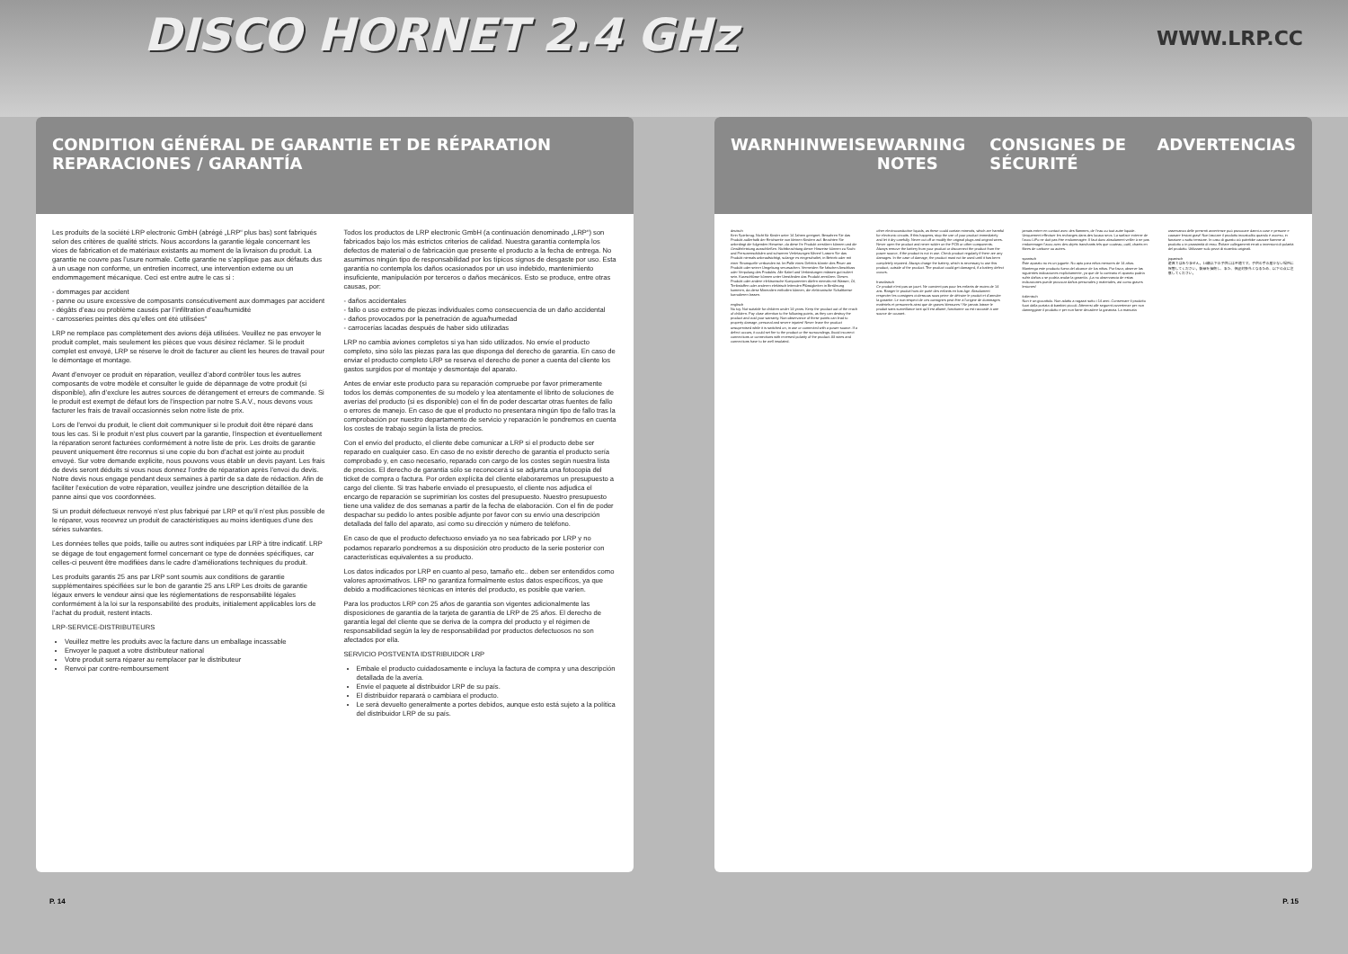DISCO HORNET 2.4 GHz
WWW.LRP.CC
CONDITION GÉNÉRAL DE GARANTIE ET DE RÉPARATION
REPARACIONES / GARANTÍA
Les produits de la société LRP electronic GmbH (abrégé „LRP“ plus bas) sont fabriqués selon des critères de qualité stricts. Nous accordons la garantie légale concernant les vices de fabrication et de matériaux existants au moment de la livraison du produit. La garantie ne couvre pas l’usure normale. Cette garantie ne s’applique pas aux défauts dus à un usage non conforme, un entretien incorrect, une intervention externe ou un endommagement mécanique. Ceci est entre autre le cas si :
- dommages par accident
- panne ou usure excessive de composants consécutivement aux dommages par accident
- dégâts d’eau ou problème causés par l’infiltration d’eau/humidité
- carrosseries peintes dès qu’elles ont été utilisées“
LRP ne remplace pas complètement des avions déjà utilisées. Veuillez ne pas envoyer le produit complet, mais seulement les pièces que vous désirez réclamer. Si le produit complet est envoyé, LRP se réserve le droit de facturer au client les heures de travail pour le démontage et montage.
Avant d’envoyer ce produit en réparation, veuillez d’abord contrôler tous les autres composants de votre modèle et consulter le guide de dépannage de votre produit (si disponible), afin d’exclure les autres sources de dérangement et erreurs de commande. Si le produit est exempt de défaut lors de l’inspection par notre S.A.V., nous devons vous facturer les frais de travail occasionnés selon notre liste de prix.
Lors de l’envoi du produit, le client doit communiquer si le produit doit être réparé dans tous les cas. Si le produit n’est plus couvert par la garantie, l’inspection et éventuellement la réparation seront facturées conformément à notre liste de prix. Les droits de garantie peuvent uniquement être reconnus si une copie du bon d’achat est jointe au produit envoyé. Sur votre demande explicite, nous pouvons vous établir un devis payant. Les frais de devis seront déduits si vous nous donnez l’ordre de réparation après l’envoi du devis. Notre devis nous engage pendant deux semaines à partir de sa date de rédaction. Afin de faciliter l’exécution de votre réparation, veuillez joindre une description détaillée de la panne ainsi que vos coordonnées.
Si un produit défectueux renvoyé n’est plus fabriqué par LRP et qu’il n’est plus possible de le réparer, vous recevrez un produit de caractéristiques au moins identiques d’une des séries suivantes.
Les données telles que poids, taille ou autres sont indiquées par LRP à titre indicatif. LRP se dégage de tout engagement formel concernant ce type de données spécifiques, car celles-ci peuvent être modifiées dans le cadre d’améliorations techniques du produit.
Les produits garantis 25 ans par LRP sont soumis aux conditions de garantie supplémentaires spécifiées sur le bon de garantie 25 ans LRP Les droits de garantie légaux envers le vendeur ainsi que les réglementations de responsabilité légales conformément à la loi sur la responsabilité des produits, initialement applicables lors de l’achat du produit, restent intacts.
LRP-SERVICE-DISTRIBUTEURS
Veuillez mettre les produits avec la facture dans un emballage incassable
Envoyer le paquet a votre distributeur national
Votre produit serra réparer au remplacer par le distributeur
Renvoi par contre-remboursement
Todos los productos de LRP electronic GmbH (a continuación denominado „LRP“) son fabricados bajo los más estrictos criterios de calidad. Nuestra garantía contempla los defectos de material o de fabricación que presente el producto a la fecha de entrega. No asumimos ningún tipo de responsabilidad por los típicos signos de desgaste por uso. Esta garantía no contempla los daños ocasionados por un uso indebido, mantenimiento insuficiente, manipulación por terceros o daños mecánicos. Esto se produce, entre otras causas, por:
- daños accidentales
- fallo o uso extremo de piezas individuales como consecuencia de un daño accidental
- daños provocados por la penetración de agua/humedad
- carrocerías lacadas después de haber sido utilizadas
LRP no cambia aviones completos si ya han sido utilizados. No envíe el producto completo, sino sólo las piezas para las que disponga del derecho de garantía. En caso de enviar el producto completo LRP se reserva el derecho de poner a cuenta del cliente los gastos surgidos por el montaje y desmontaje del aparato.
Antes de enviar este producto para su reparación compruebe por favor primeramente todos los demás componentes de su modelo y lea atentamente el librito de soluciones de averías del producto (si es disponible) con el fin de poder descartar otras fuentes de fallo o errores de manejo. En caso de que el producto no presentara ningún tipo de fallo tras la comprobación por nuestro departamento de servicio y reparación le pondremos en cuenta los costes de trabajo según la lista de precios.
Con el envío del producto, el cliente debe comunicar a LRP si el producto debe ser reparado en cualquier caso. En caso de no existir derecho de garantía el producto sería comprobado y, en caso necesario, reparado con cargo de los costes según nuestra lista de precios. El derecho de garantía sólo se reconocerá si se adjunta una fotocopia del ticket de compra o factura. Por orden explícita del cliente elaboraremos un presupuesto a cargo del cliente. Si tras haberle enviado el presupuesto, el cliente nos adjudica el encargo de reparación se suprimirían los costes del presupuesto. Nuestro presupuesto tiene una validez de dos semanas a partir de la fecha de elaboración. Con el fin de poder despachar su pedido lo antes posible adjunte por favor con su envío una descripción detallada del fallo del aparato, así como su dirección y número de teléfono.
En caso de que el producto defectuoso enviado ya no sea fabricado por LRP y no podamos repararlo pondremos a su disposición otro producto de la serie posterior con características equivalentes a su producto.
Los datos indicados por LRP en cuanto al peso, tamaño etc.. deben ser entendidos como valores aproximativos. LRP no garantiza formalmente estos datos específicos, ya que debido a modificaciones técnicas en interés del producto, es posible que varíen.
Para los productos LRP con 25 años de garantía son vigentes adicionalmente las disposiciones de garantía de la tarjeta de garantía de LRP de 25 años. El derecho de garantía legal del cliente que se deriva de la compra del producto y el régimen de responsabilidad según la ley de responsabilidad por productos defectuosos no son afectados por ella.
SERVICIO POSTVENTA IDSTRIBUIDOR LRP
Embale el producto cuidadosamente e incluya la factura de compra y una descripción detallada de la avería.
Envíe el paquete al distribuidor LRP de su país.
El distribuidor reparará o cambiara el producto.
Le será devuelto generalmente a portes debidos, aunque esto está sujeto a la política del distribuidor LRP de su país.
WARNHINWEISE WARNING NOTES CONSIGNES DE SÉCURITÉ ADVERTENCIAS
deutsch
Kein Spielzeug. Nicht für Kinder unter 14 Jahren geeignet. Bewahren Sie das Produkt außerhalb der Reichweite von kleinen Kindern auf. Beachten Sie unbedingt die folgenden Hinweise, da diese Ihr Produkt zerstören können und die Gewährleistung ausschließen. Nichtbeachtung dieser Hinweise können zu Sach- und Personenschäden und schweren Verletzungen führen! Lassen Sie das Produkt niemals unbeaufsichtigt, solange es eingeschaltet, in Betrieb oder mit einer Stromquelle verbunden ist. Im Falle eines Defekts könnte dies Feuer am Produkt oder seiner Umgebung verursachen. Vermeiden Sie falschen Anschluss oder Verpolung des Produkts. Alle Kabel und Verbindungen müssen gut isoliert sein. Kurzschlüsse können unter Umständen das Produkt zerstören. Dieses Produkt oder andere elektronische Komponenten dürfen niemals mit Wasser, Öl, Treibstoffen oder anderen elektrisch leitenden Flüssigkeiten in Berührung kommen, da diese Mineralien enthalten können, die elektronische Schaltkreise korrodieren lassen.
englisch
No toy. Not suitable for children under 14 years. Keep the product out of the reach of children. Pay close attention to the following points, as they can destroy the product and void your warranty. Non-observance of these points can lead to property damage, personal and severe injuries! Never leave the product unsupervised while it is switched on, in use or connected with a power source. If a defect occurs, it could set fire to the product or the surroundings. Avoid incorrect connections or connections with reversed polarity of the product. All wires and connections have to be well insulated.
other electroconductive liquids, as these could contain minerals, which are harmful for electronic circuits. If this happens, stop the use of your product immediately and let it dry carefully. Never cut off or modify the original plugs and original wires. Never open the product and never solder on the PCB or other components. Always remove the battery from your product or disconnect the product from the power source, if the product is not in use. Check product regularly if there are any damages. In the case of damage, the product must not be used until it has been completely repaired. Always charge the battery, which is necessary to use this product, outside of the product. The product could get damaged, if a battery defect occurs.
französisch
Ce produit n’est pas un jouet. Ne convient pas pour les enfants de moins de 14 ans. Ranger le produit hors de porté des enfants en bas âge. Absolument respecter les consignes ci-dessous sous peine de détruire le produit et d’annuler la garantie. Le non-respect de ces consignes peut être à l’origine de dommages matériels et personnels ainsi que de graves blessures ! Ne jamais laisser le produit sans surveillance tant qu’il est allumé, fonctionne ou est raccordé à une source de courant.
jamais entrer en contact avec des flammes, de l’eau ou tout autre liquide. Uniquement effectuer les recharges dans des locaux secs. La surface externe de l’accu LiPo ne doit pas être endommagée. Il faut donc absolument veiller à ne pas endommager l’accu avec des objets tranchants tels que couteau, outil, chants en fibres de carbone ou autres.
spanisch
Este aparato no es un juguete. No apto para niños menores de 14 años. Mantenga este producto fuera del alcance de los niños. Por favor, observe las siguientes indicaciones explícitamente, ya que de lo contrario el aparato podría sufrir daños o se podría anular la garantía. ¡La no observancia de estas indicaciones puede provocar daños personales y materiales, así como graves lesiones!
italienisch
Non è un giocattolo. Non adatto a ragazzi sotto i 14 anni. Conservare il prodotto fuori dalla portata di bambini piccoli. Attenersi alle seguenti avvertenze per non danneggiare il prodotto e per non farne decadere la garanzia. La mancata
osservanza delle presenti avvertenze può provocare danni a cose e persone e causare lesioni gravi! Non lasciare il prodotto incustodito quando è acceso, in funzione o sotto tensione. In caso di guasto ciò potrebbe causare fiamme al prodotto o in prossimità di esso. Evitare collegamenti errati o inversioni di polarità del prodotto. Utilizzare solo pezzi di ricambio originali.
japanisch
遊具ではありません。14歳以下の子供には不適です。子供の手の届かない場所に保管してください。製品を損傷し、また、保証対象外となるため、以下の点に注意してください。
P. 14 P. 15